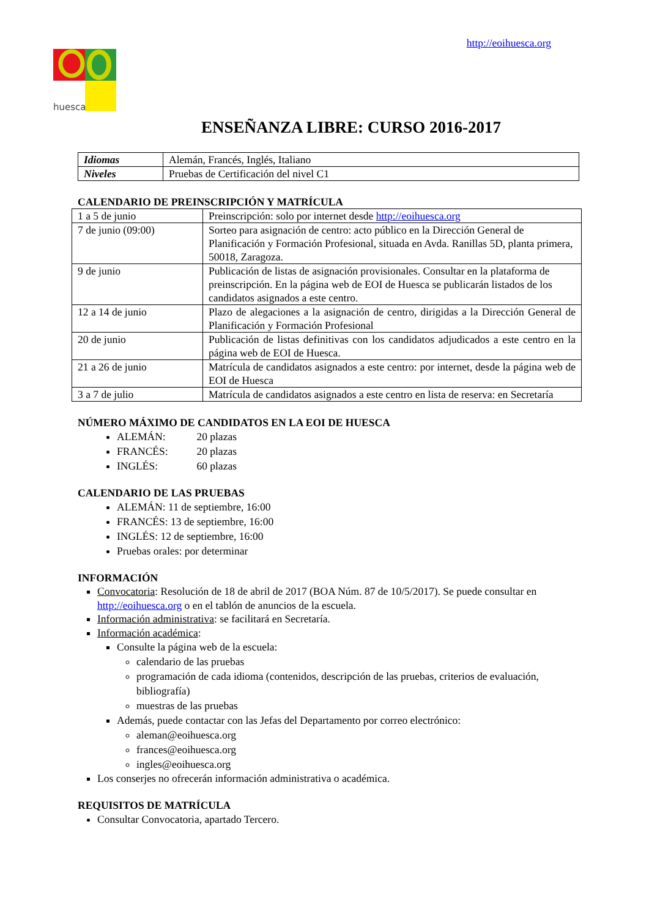http://eoihuesca.org
huesca
ENSEÑANZA LIBRE: CURSO 2016-2017
| Idiomas | Alemán, Francés, Inglés, Italiano |
| Niveles | Pruebas de Certificación del nivel C1 |
CALENDARIO DE PREINSCRIPCIÓN Y MATRÍCULA
| 1 a 5 de junio | Preinscripción: solo por internet desde http://eoihuesca.org |
| 7 de junio (09:00) | Sorteo para asignación de centro: acto público en la Dirección General de Planificación y Formación Profesional, situada en Avda. Ranillas 5D, planta primera, 50018, Zaragoza. |
| 9 de junio | Publicación de listas de asignación provisionales. Consultar en la plataforma de preinscripción. En la página web de EOI de Huesca se publicarán listados de los candidatos asignados a este centro. |
| 12 a 14 de junio | Plazo de alegaciones a la asignación de centro, dirigidas a la Dirección General de Planificación y Formación Profesional |
| 20 de junio | Publicación de listas definitivas con los candidatos adjudicados a este centro en la página web de EOI de Huesca. |
| 21 a 26 de junio | Matrícula de candidatos asignados a este centro: por internet, desde la página web de EOI de Huesca |
| 3 a 7 de julio | Matrícula de candidatos asignados a este centro en lista de reserva: en Secretaría |
NÚMERO MÁXIMO DE CANDIDATOS EN LA EOI DE HUESCA
ALEMÁN: 20 plazas
FRANCÉS: 20 plazas
INGLÉS: 60 plazas
CALENDARIO DE LAS PRUEBAS
ALEMÁN: 11 de septiembre, 16:00
FRANCÉS: 13 de septiembre, 16:00
INGLÉS: 12 de septiembre, 16:00
Pruebas orales: por determinar
INFORMACIÓN
Convocatoria: Resolución de 18 de abril de 2017 (BOA Núm. 87 de 10/5/2017). Se puede consultar en http://eoihuesca.org o en el tablón de anuncios de la escuela.
Información administrativa: se facilitará en Secretaría.
Información académica:
Consulte la página web de la escuela:
calendario de las pruebas
programación de cada idioma (contenidos, descripción de las pruebas, criterios de evaluación, bibliografía)
muestras de las pruebas
Además, puede contactar con las Jefas del Departamento por correo electrónico:
aleman@eoihuesca.org
frances@eoihuesca.org
ingles@eoihuesca.org
Los conserjes no ofrecerán información administrativa o académica.
REQUISITOS DE MATRÍCULA
Consultar Convocatoria, apartado Tercero.